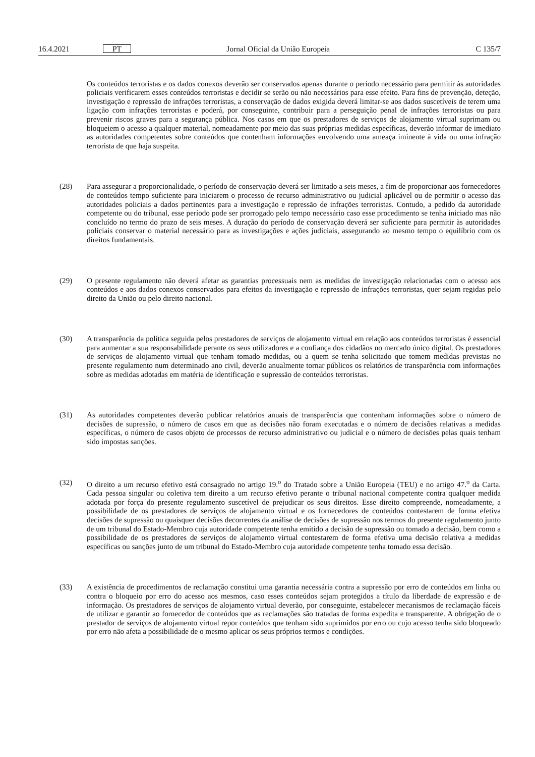16.4.2021 PT Jornal Oficial da União Europeia C 135/7
Os conteúdos terroristas e os dados conexos deverão ser conservados apenas durante o período necessário para permitir às autoridades policiais verificarem esses conteúdos terroristas e decidir se serão ou não necessários para esse efeito. Para fins de prevenção, deteção, investigação e repressão de infrações terroristas, a conservação de dados exigida deverá limitar-se aos dados suscetíveis de terem uma ligação com infrações terroristas e poderá, por conseguinte, contribuir para a perseguição penal de infrações terroristas ou para prevenir riscos graves para a segurança pública. Nos casos em que os prestadores de serviços de alojamento virtual suprimam ou bloqueiem o acesso a qualquer material, nomeadamente por meio das suas próprias medidas específicas, deverão informar de imediato as autoridades competentes sobre conteúdos que contenham informações envolvendo uma ameaça iminente à vida ou uma infração terrorista de que haja suspeita.
(28) Para assegurar a proporcionalidade, o período de conservação deverá ser limitado a seis meses, a fim de proporcionar aos fornecedores de conteúdos tempo suficiente para iniciarem o processo de recurso administrativo ou judicial aplicável ou de permitir o acesso das autoridades policiais a dados pertinentes para a investigação e repressão de infrações terroristas. Contudo, a pedido da autoridade competente ou do tribunal, esse período pode ser prorrogado pelo tempo necessário caso esse procedimento se tenha iniciado mas não concluído no termo do prazo de seis meses. A duração do período de conservação deverá ser suficiente para permitir às autoridades policiais conservar o material necessário para as investigações e ações judiciais, assegurando ao mesmo tempo o equilíbrio com os direitos fundamentais.
(29) O presente regulamento não deverá afetar as garantias processuais nem as medidas de investigação relacionadas com o acesso aos conteúdos e aos dados conexos conservados para efeitos da investigação e repressão de infrações terroristas, quer sejam regidas pelo direito da União ou pelo direito nacional.
(30) A transparência da política seguida pelos prestadores de serviços de alojamento virtual em relação aos conteúdos terroristas é essencial para aumentar a sua responsabilidade perante os seus utilizadores e a confiança dos cidadãos no mercado único digital. Os prestadores de serviços de alojamento virtual que tenham tomado medidas, ou a quem se tenha solicitado que tomem medidas previstas no presente regulamento num determinado ano civil, deverão anualmente tornar públicos os relatórios de transparência com informações sobre as medidas adotadas em matéria de identificação e supressão de conteúdos terroristas.
(31) As autoridades competentes deverão publicar relatórios anuais de transparência que contenham informações sobre o número de decisões de supressão, o número de casos em que as decisões não foram executadas e o número de decisões relativas a medidas específicas, o número de casos objeto de processos de recurso administrativo ou judicial e o número de decisões pelas quais tenham sido impostas sanções.
(32) O direito a um recurso efetivo está consagrado no artigo 19.<sup>o</sup> do Tratado sobre a União Europeia (TEU) e no artigo 47.<sup>o</sup> da Carta. Cada pessoa singular ou coletiva tem direito a um recurso efetivo perante o tribunal nacional competente contra qualquer medida adotada por força do presente regulamento suscetível de prejudicar os seus direitos. Esse direito compreende, nomeadamente, a possibilidade de os prestadores de serviços de alojamento virtual e os fornecedores de conteúdos contestarem de forma efetiva decisões de supressão ou quaisquer decisões decorrentes da análise de decisões de supressão nos termos do presente regulamento junto de um tribunal do Estado-Membro cuja autoridade competente tenha emitido a decisão de supressão ou tomado a decisão, bem como a possibilidade de os prestadores de serviços de alojamento virtual contestarem de forma efetiva uma decisão relativa a medidas específicas ou sanções junto de um tribunal do Estado-Membro cuja autoridade competente tenha tomado essa decisão.
(33) A existência de procedimentos de reclamação constitui uma garantia necessária contra a supressão por erro de conteúdos em linha ou contra o bloqueio por erro do acesso aos mesmos, caso esses conteúdos sejam protegidos a título da liberdade de expressão e de informação. Os prestadores de serviços de alojamento virtual deverão, por conseguinte, estabelecer mecanismos de reclamação fáceis de utilizar e garantir ao fornecedor de conteúdos que as reclamações são tratadas de forma expedita e transparente. A obrigação de o prestador de serviços de alojamento virtual repor conteúdos que tenham sido suprimidos por erro ou cujo acesso tenha sido bloqueado por erro não afeta a possibilidade de o mesmo aplicar os seus próprios termos e condições.